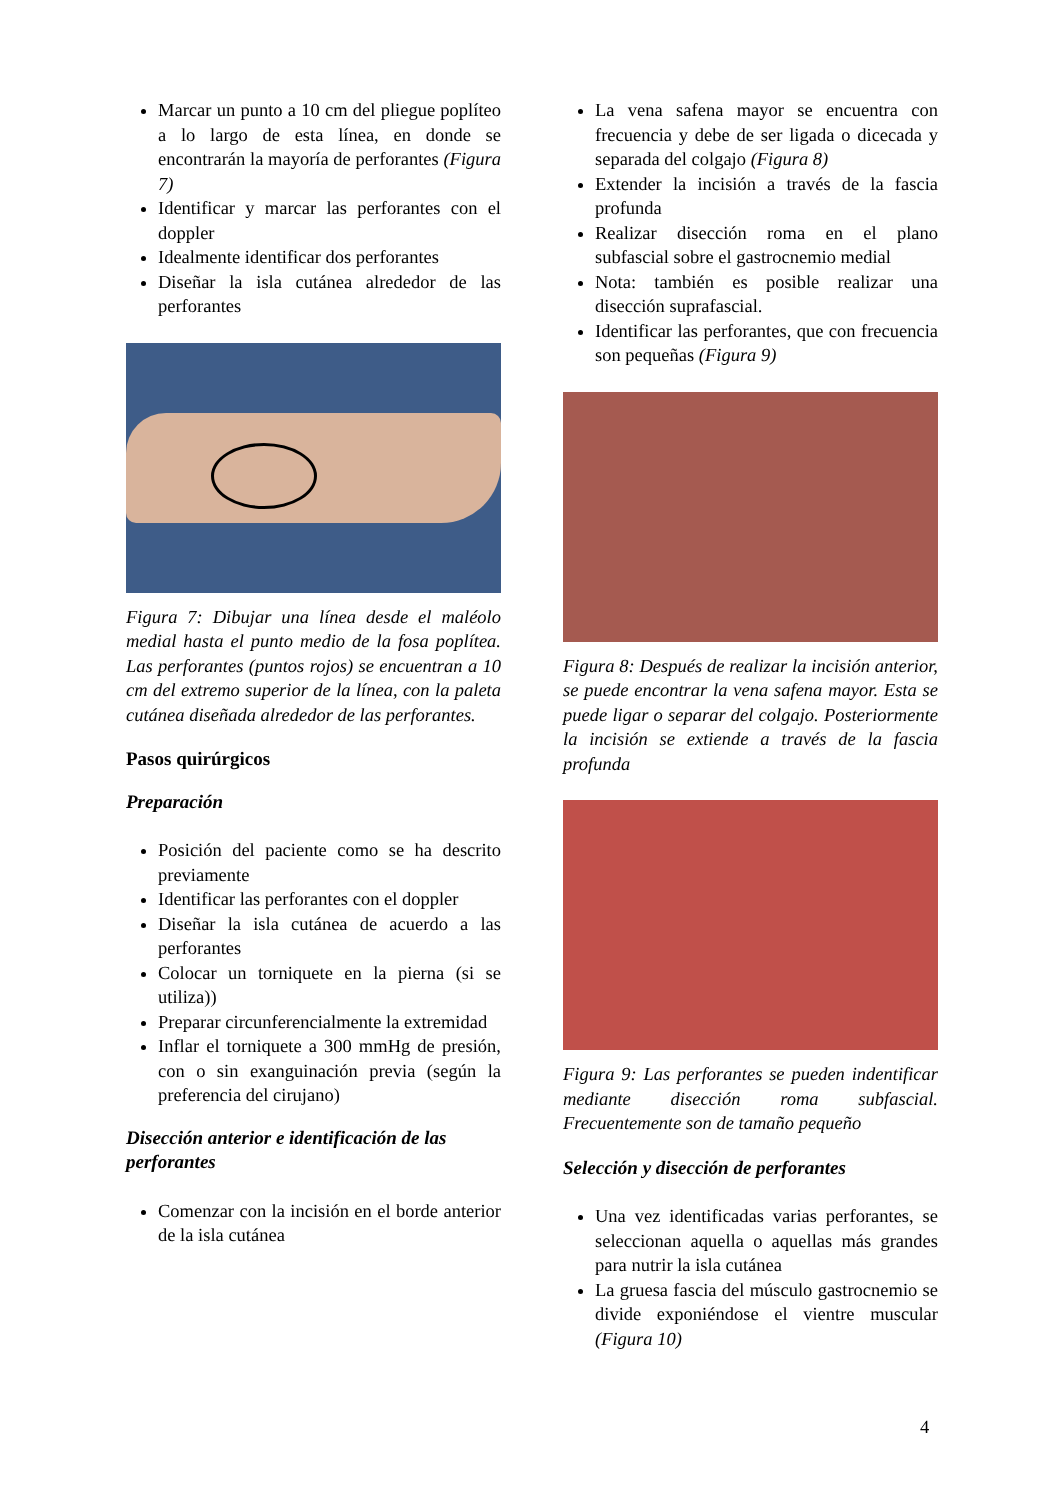Marcar un punto a 10 cm del pliegue poplíteo a lo largo de esta línea, en donde se encontrarán la mayoría de perforantes (Figura 7)
Identificar y marcar las perforantes con el doppler
Idealmente identificar dos perforantes
Diseñar la isla cutánea alrededor de las perforantes
Figura 7: Dibujar una línea desde el maléolo medial hasta el punto medio de la fosa poplítea. Las perforantes (puntos rojos) se encuentran a 10 cm del extremo superior de la línea, con la paleta cutánea diseñada alrededor de las perforantes.
Pasos quirúrgicos
Preparación
Posición del paciente como se ha descrito previamente
Identificar las perforantes con el doppler
Diseñar la isla cutánea de acuerdo a las perforantes
Colocar un torniquete en la pierna (si se utiliza))
Preparar circunferencialmente la extremidad
Inflar el torniquete a 300 mmHg de presión, con o sin exanguinación previa (según la preferencia del cirujano)
Disección anterior e identificación de las perforantes
Comenzar con la incisión en el borde anterior de la isla cutánea
La vena safena mayor se encuentra con frecuencia y debe de ser ligada o dicecada y separada del colgajo (Figura 8)
Extender la incisión a través de la fascia profunda
Realizar disección roma en el plano subfascial sobre el gastrocnemio medial
Nota: también es posible realizar una disección suprafascial.
Identificar las perforantes, que con frecuencia son pequeñas (Figura 9)
Figura 8: Después de realizar la incisión anterior, se puede encontrar la vena safena mayor. Esta se puede ligar o separar del colgajo. Posteriormente la incisión se extiende a través de la fascia profunda
Figura 9: Las perforantes se pueden indentificar mediante disección roma subfascial. Frecuentemente son de tamaño pequeño
Selección y disección de perforantes
Una vez identificadas varias perforantes, se seleccionan aquella o aquellas más grandes para nutrir la isla cutánea
La gruesa fascia del músculo gastrocnemio se divide exponiéndose el vientre muscular (Figura 10)
4